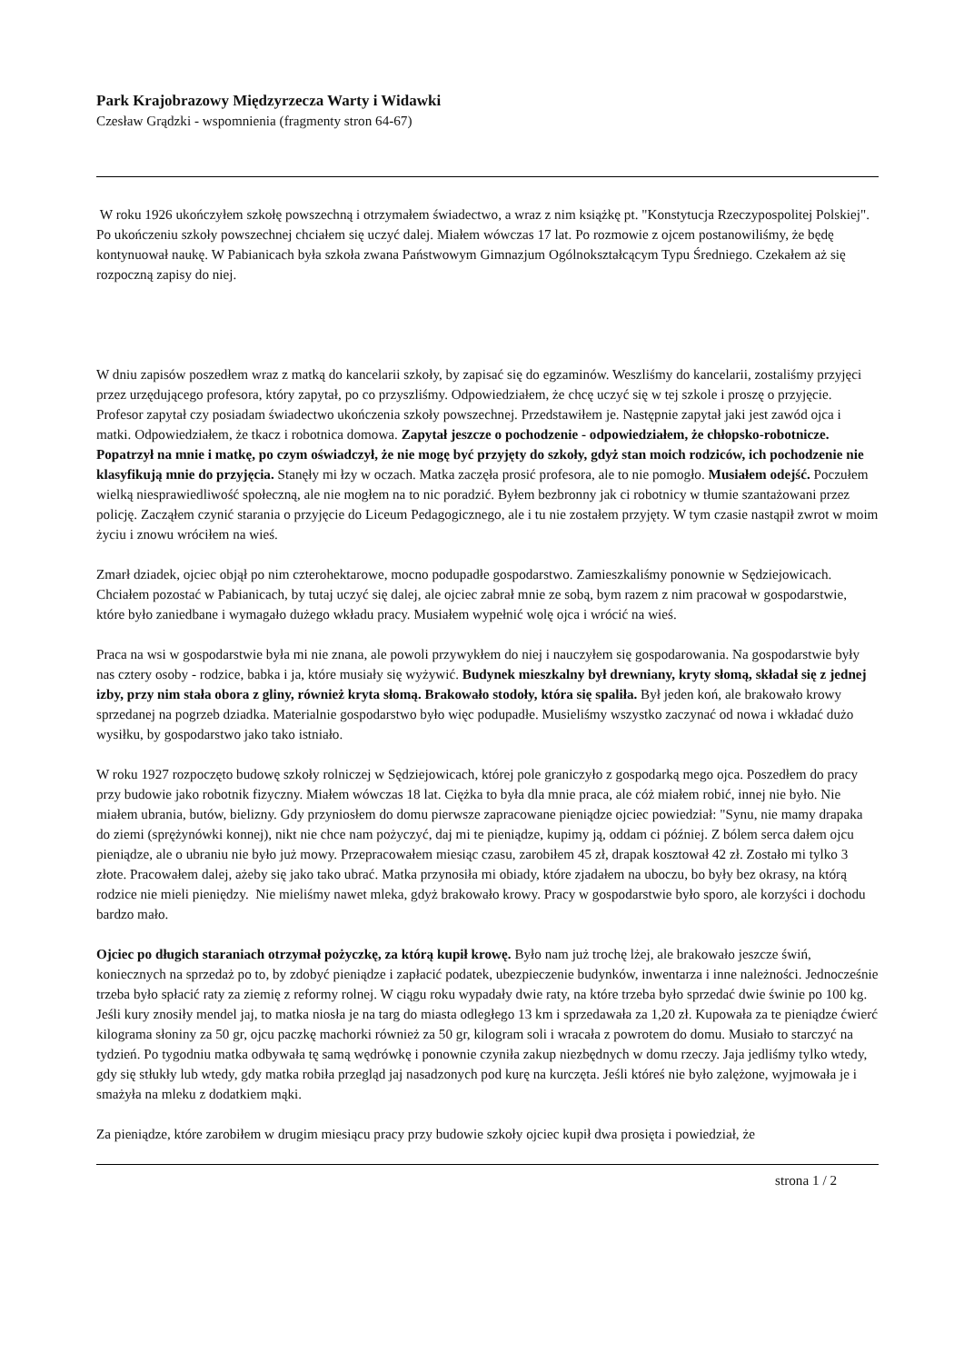Park Krajobrazowy Międzyrzecza Warty i Widawki
Czesław Grądzki - wspomnienia (fragmenty stron 64-67)
W roku 1926 ukończyłem szkołę powszechną i otrzymałem świadectwo, a wraz z nim książkę pt. "Konstytucja Rzeczypospolitej Polskiej". Po ukończeniu szkoły powszechnej chciałem się uczyć dalej. Miałem wówczas 17 lat. Po rozmowie z ojcem postanowiliśmy, że będę kontynuował naukę. W Pabianicach była szkoła zwana Państwowym Gimnazjum Ogólnokształcącym Typu Średniego. Czekałem aż się rozpoczną zapisy do niej.
W dniu zapisów poszedłem wraz z matką do kancelarii szkoły, by zapisać się do egzaminów. Weszliśmy do kancelarii, zostaliśmy przyjęci przez urzędującego profesora, który zapytał, po co przyszliśmy. Odpowiedziałem, że chcę uczyć się w tej szkole i proszę o przyjęcie. Profesor zapytał czy posiadam świadectwo ukończenia szkoły powszechnej. Przedstawiłem je. Następnie zapytał jaki jest zawód ojca i matki. Odpowiedziałem, że tkacz i robotnica domowa. Zapytał jeszcze o pochodzenie - odpowiedziałem, że chłopsko-robotnicze. Popatrzył na mnie i matkę, po czym oświadczył, że nie mogę być przyjęty do szkoły, gdyż stan moich rodziców, ich pochodzenie nie klasyfikują mnie do przyjęcia. Stanęły mi łzy w oczach. Matka zaczęła prosić profesora, ale to nie pomogło. Musiałem odejść. Poczułem wielką niesprawiedliwość społeczną, ale nie mogłem na to nic poradzić. Byłem bezbronny jak ci robotnicy w tłumie szantażowani przez policję. Zacząłem czynić starania o przyjęcie do Liceum Pedagogicznego, ale i tu nie zostałem przyjęty. W tym czasie nastąpił zwrot w moim życiu i znowu wróciłem na wieś.
Zmarł dziadek, ojciec objął po nim czterohektarowe, mocno podupadłe gospodarstwo. Zamieszkaliśmy ponownie w Sędziejowicach. Chciałem pozostać w Pabianicach, by tutaj uczyć się dalej, ale ojciec zabrał mnie ze sobą, bym razem z nim pracował w gospodarstwie, które było zaniedbane i wymagało dużego wkładu pracy. Musiałem wypełnić wolę ojca i wrócić na wieś.
Praca na wsi w gospodarstwie była mi nie znana, ale powoli przywykłem do niej i nauczyłem się gospodarowania. Na gospodarstwie były nas cztery osoby - rodzice, babka i ja, które musiały się wyżywić. Budynek mieszkalny był drewniany, kryty słomą, składał się z jednej izby, przy nim stała obora z gliny, również kryta słomą. Brakowało stodoły, która się spaliła. Był jeden koń, ale brakowało krowy sprzedanej na pogrzeb dziadka. Materialnie gospodarstwo było więc podupadłe. Musieliśmy wszystko zaczynać od nowa i wkładać dużo wysiłku, by gospodarstwo jako tako istniało.
W roku 1927 rozpoczęto budowę szkoły rolniczej w Sędziejowicach, której pole graniczyło z gospodarką mego ojca. Poszedłem do pracy przy budowie jako robotnik fizyczny. Miałem wówczas 18 lat. Ciężka to była dla mnie praca, ale cóż miałem robić, innej nie było. Nie miałem ubrania, butów, bielizny. Gdy przyniosłem do domu pierwsze zapracowane pieniądze ojciec powiedział: "Synu, nie mamy drapaka do ziemi (sprężynówki konnej), nikt nie chce nam pożyczyć, daj mi te pieniądze, kupimy ją, oddam ci później. Z bólem serca dałem ojcu pieniądze, ale o ubraniu nie było już mowy. Przepracowałem miesiąc czasu, zarobiłem 45 zł, drapak kosztował 42 zł. Zostało mi tylko 3 złote. Pracowałem dalej, ażeby się jako tako ubrać. Matka przynosiła mi obiady, które zjadałem na uboczu, bo były bez okrasy, na którą rodzice nie mieli pieniędzy. Nie mieliśmy nawet mleka, gdyż brakowało krowy. Pracy w gospodarstwie było sporo, ale korzyści i dochodu bardzo mało.
Ojciec po długich staraniach otrzymał pożyczkę, za którą kupił krowę. Było nam już trochę lżej, ale brakowało jeszcze świń, koniecznych na sprzedaż po to, by zdobyć pieniądze i zapłacić podatek, ubezpieczenie budynków, inwentarza i inne należności. Jednocześnie trzeba było spłacić raty za ziemię z reformy rolnej. W ciągu roku wypadały dwie raty, na które trzeba było sprzedać dwie świnie po 100 kg. Jeśli kury znosiły mendel jaj, to matka niosła je na targ do miasta odległego 13 km i sprzedawała za 1,20 zł. Kupowała za te pieniądze ćwierć kilograma słoniny za 50 gr, ojcu paczkę machorki również za 50 gr, kilogram soli i wracała z powrotem do domu. Musiało to starczyć na tydzień. Po tygodniu matka odbywała tę samą wędrówkę i ponownie czyniła zakup niezbędnych w domu rzeczy. Jaja jedliśmy tylko wtedy, gdy się stłukły lub wtedy, gdy matka robiła przegląd jaj nasadzonych pod kurę na kurczęta. Jeśli któreś nie było zalężone, wyjmowała je i smażyła na mleku z dodatkiem mąki.
Za pieniądze, które zarobiłem w drugim miesiącu pracy przy budowie szkoły ojciec kupił dwa prosięta i powiedział, że
strona 1 / 2